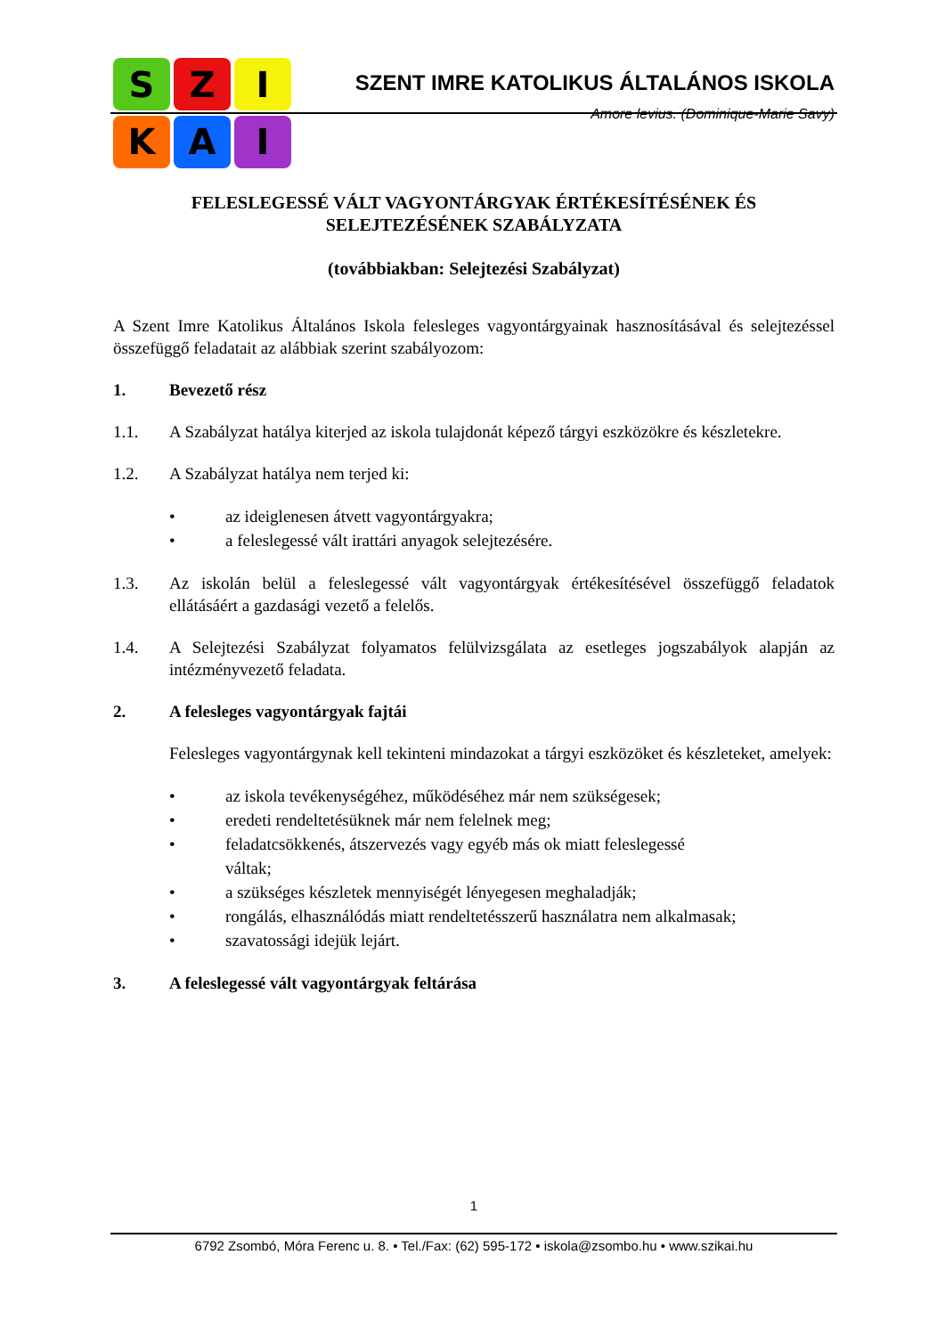S
Z
I
K
A
I
SZENT IMRE KATOLIKUS ÁLTALÁNOS ISKOLA
Amore levius. (Dominique-Marie Savy)
FELESLEGESSÉ VÁLT VAGYONTÁRGYAK ÉRTÉKESÍTÉSÉNEK ÉS
SELEJTEZÉSÉNEK SZABÁLYZATA
(továbbiakban: Selejtezési Szabályzat)
A Szent Imre Katolikus Általános Iskola felesleges vagyontárgyainak hasznosításával és selejtezéssel összefüggő feladatait az alábbiak szerint szabályozom:
1. Bevezető rész
1.1.
A Szabályzat hatálya kiterjed az iskola tulajdonát képező tárgyi eszközökre és készletekre.
1.2.
A Szabályzat hatálya nem terjed ki:
• az ideiglenesen átvett vagyontárgyakra;
• a feleslegessé vált irattári anyagok selejtezésére.
1.3.
Az iskolán belül a feleslegessé vált vagyontárgyak értékesítésével összefüggő feladatok ellátásáért a gazdasági vezető a felelős.
1.4.
A Selejtezési Szabályzat folyamatos felülvizsgálata az esetleges jogszabályok alapján az intézményvezető feladata.
2. A felesleges vagyontárgyak fajtái
Felesleges vagyontárgynak kell tekinteni mindazokat a tárgyi eszközöket és készleteket, amelyek:
• az iskola tevékenységéhez, működéséhez már nem szükségesek;
• eredeti rendeltetésüknek már nem felelnek meg;
• feladatcsökkenés, átszervezés vagy egyéb más ok miatt feleslegessé
váltak;
• a szükséges készletek mennyiségét lényegesen meghaladják;
• rongálás, elhasználódás miatt rendeltetésszerű használatra nem alkalmasak;
• szavatossági idejük lejárt.
3. A feleslegessé vált vagyontárgyak feltárása
1
6792 Zsombó, Móra Ferenc u. 8. • Tel./Fax: (62) 595-172 • iskola@zsombo.hu • www.szikai.hu